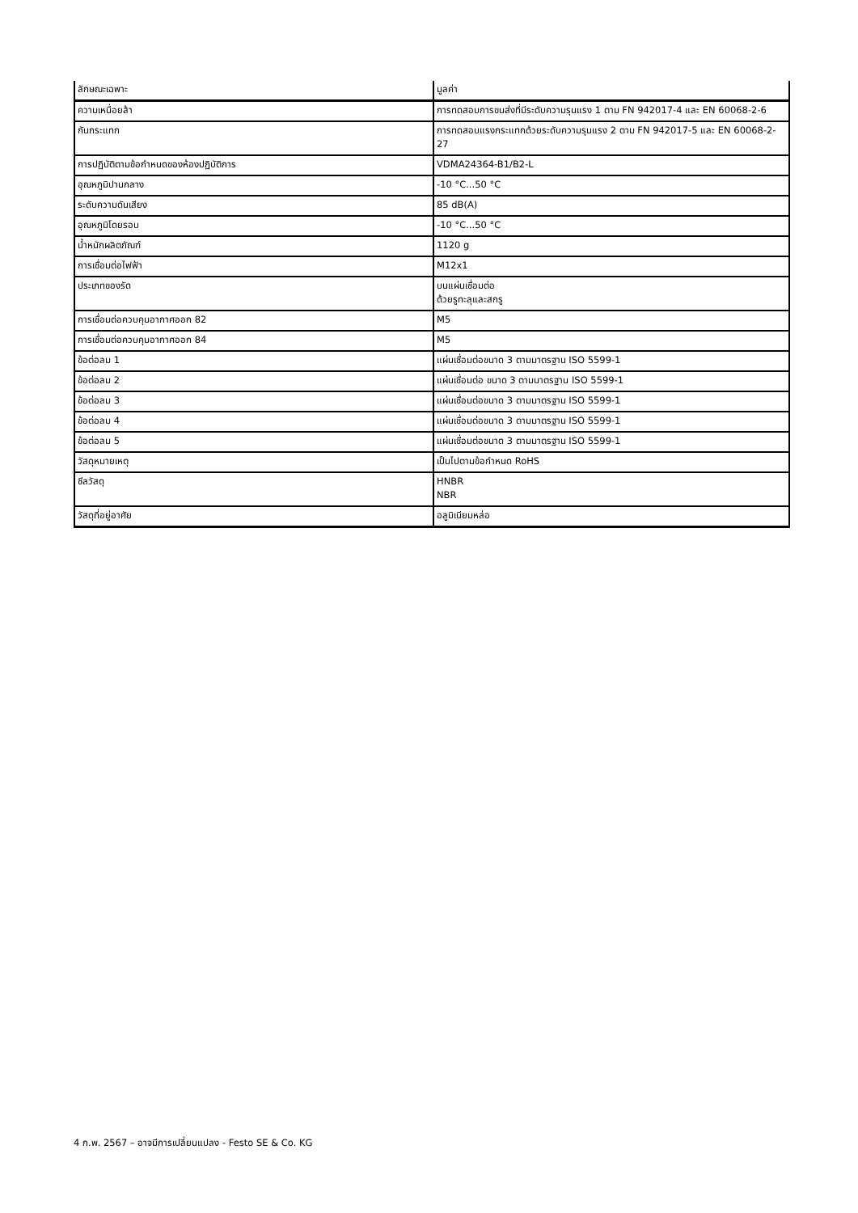| ลักษณะเฉพาะ | มูลค่า |
| --- | --- |
| ความเหนื่อยล้า | การทดสอบการขนส่งที่มีระดับความรุนแรง 1 ตาม FN 942017-4 และ EN 60068-2-6 |
| กันกระแทก | การทดสอบแรงกระแทกด้วยระดับความรุนแรง 2 ตาม FN 942017-5 และ EN 60068-2-27 |
| การปฏิบัติตามข้อกำหนดของห้องปฏิบัติการ | VDMA24364-B1/B2-L |
| อุณหภูมิปานกลาง | -10 °C...50 °C |
| ระดับความดันเสียง | 85 dB(A) |
| อุณหภูมิโดยรอบ | -10 °C...50 °C |
| น้ำหนักผลิตภัณฑ์ | 1120 g |
| การเชื่อมต่อไฟฟ้า | M12x1 |
| ประเภทของรัด | บนแผ่นเชื่อมต่อ ด้วยรูทะลุและสกรู |
| การเชื่อมต่อควบคุมอากาศออก 82 | M5 |
| การเชื่อมต่อควบคุมอากาศออก 84 | M5 |
| ข้อต่อลม 1 | แผ่นเชื่อมต่อขนาด 3 ตามมาตรฐาน ISO 5599-1 |
| ข้อต่อลม 2 | แผ่นเชื่อมต่อ ขนาด 3 ตามมาตรฐาน ISO 5599-1 |
| ข้อต่อลม 3 | แผ่นเชื่อมต่อขนาด 3 ตามมาตรฐาน ISO 5599-1 |
| ข้อต่อลม 4 | แผ่นเชื่อมต่อขนาด 3 ตามมาตรฐาน ISO 5599-1 |
| ข้อต่อลม 5 | แผ่นเชื่อมต่อขนาด 3 ตามมาตรฐาน ISO 5599-1 |
| วัสดุหมายเหตุ | เป็นไปตามข้อกำหนด RoHS |
| ซีลวัสดุ | HNBR NBR |
| วัสดุที่อยู่อาศัย | อลูมิเนียมหล่อ |
4 ก.พ. 2567 – อาจมีการเปลี่ยนแปลง - Festo SE & Co. KG